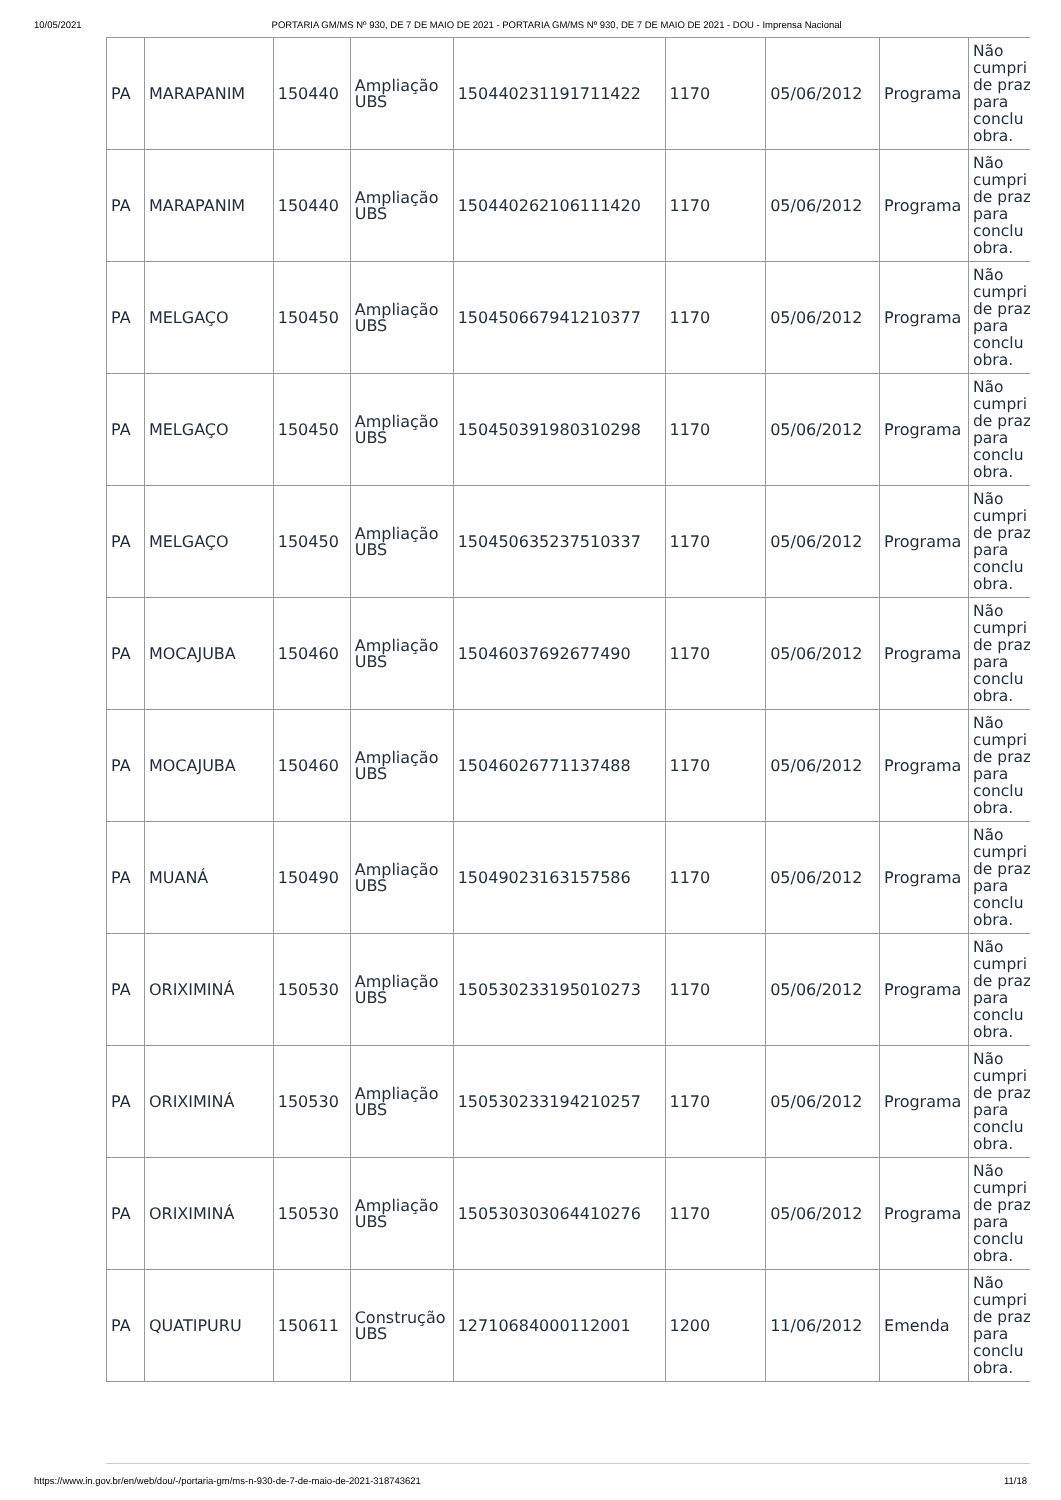10/05/2021 PORTARIA GM/MS Nº 930, DE 7 DE MAIO DE 2021 - PORTARIA GM/MS Nº 930, DE 7 DE MAIO DE 2021 - DOU - Imprensa Nacional
| PA | MARAPANIM | 150440 | Ampliação UBS | 150440231191711422 | 1170 | 05/06/2012 | Programa | Não cumpri de praz para conclu obra. |
| PA | MARAPANIM | 150440 | Ampliação UBS | 150440262106111420 | 1170 | 05/06/2012 | Programa | Não cumpri de praz para conclu obra. |
| PA | MELGAÇO | 150450 | Ampliação UBS | 150450667941210377 | 1170 | 05/06/2012 | Programa | Não cumpri de praz para conclu obra. |
| PA | MELGAÇO | 150450 | Ampliação UBS | 150450391980310298 | 1170 | 05/06/2012 | Programa | Não cumpri de praz para conclu obra. |
| PA | MELGAÇO | 150450 | Ampliação UBS | 150450635237510337 | 1170 | 05/06/2012 | Programa | Não cumpri de praz para conclu obra. |
| PA | MOCAJUBA | 150460 | Ampliação UBS | 15046037692677490 | 1170 | 05/06/2012 | Programa | Não cumpri de praz para conclu obra. |
| PA | MOCAJUBA | 150460 | Ampliação UBS | 15046026771137488 | 1170 | 05/06/2012 | Programa | Não cumpri de praz para conclu obra. |
| PA | MUANÁ | 150490 | Ampliação UBS | 15049023163157586 | 1170 | 05/06/2012 | Programa | Não cumpri de praz para conclu obra. |
| PA | ORIXIMINÁ | 150530 | Ampliação UBS | 150530233195010273 | 1170 | 05/06/2012 | Programa | Não cumpri de praz para conclu obra. |
| PA | ORIXIMINÁ | 150530 | Ampliação UBS | 150530233194210257 | 1170 | 05/06/2012 | Programa | Não cumpri de praz para conclu obra. |
| PA | ORIXIMINÁ | 150530 | Ampliação UBS | 150530303064410276 | 1170 | 05/06/2012 | Programa | Não cumpri de praz para conclu obra. |
| PA | QUATIPURU | 150611 | Construção UBS | 12710684000112001 | 1200 | 11/06/2012 | Emenda | Não cumpri de praz para conclu obra. |
https://www.in.gov.br/en/web/dou/-/portaria-gm/ms-n-930-de-7-de-maio-de-2021-318743621 11/18